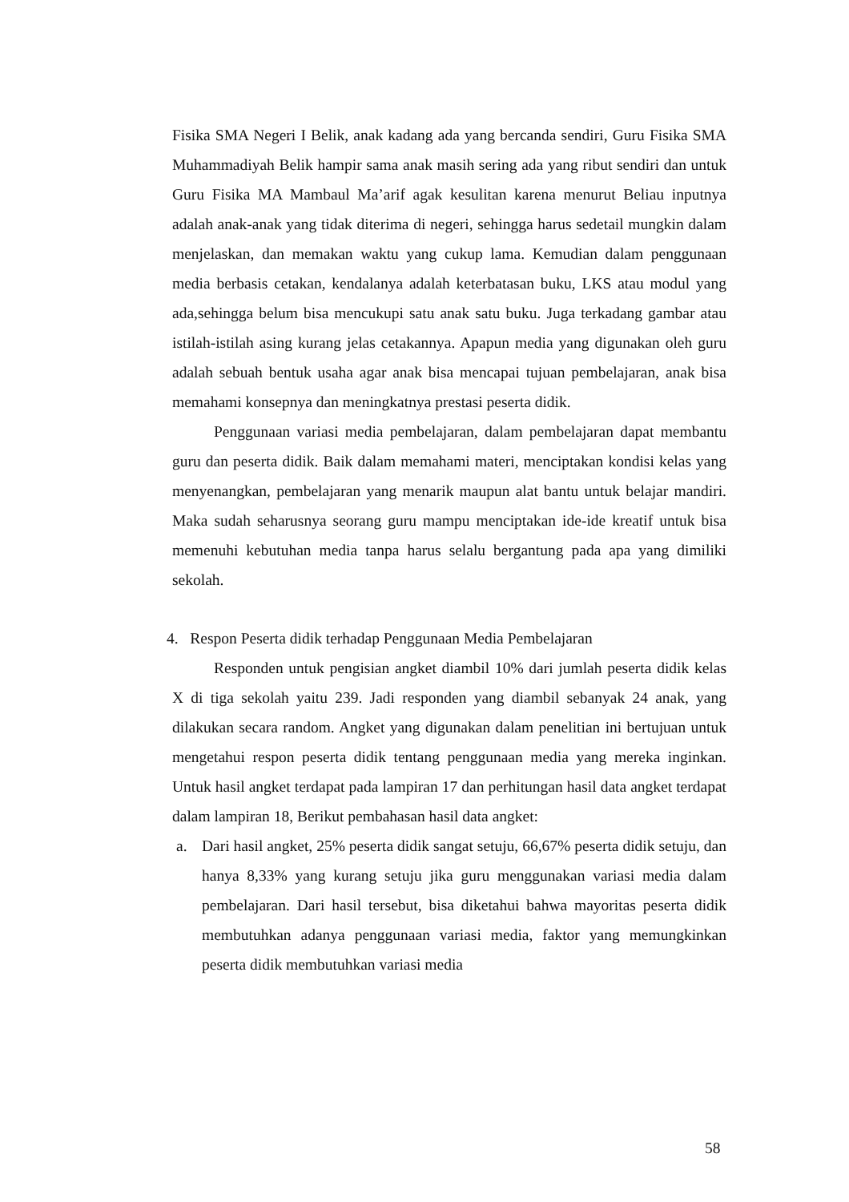Fisika SMA Negeri I Belik, anak kadang ada yang bercanda sendiri, Guru Fisika SMA Muhammadiyah Belik hampir sama anak masih sering ada yang ribut sendiri dan untuk Guru Fisika MA Mambaul Ma’arif agak kesulitan karena menurut Beliau inputnya adalah anak-anak yang tidak diterima di negeri, sehingga harus sedetail mungkin dalam menjelaskan, dan memakan waktu yang cukup lama. Kemudian dalam penggunaan media berbasis cetakan, kendalanya adalah keterbatasan buku, LKS atau modul yang ada,sehingga belum bisa mencukupi satu anak satu buku. Juga terkadang gambar atau istilah-istilah asing kurang jelas cetakannya. Apapun media yang digunakan oleh guru adalah sebuah bentuk usaha agar anak bisa mencapai tujuan pembelajaran, anak bisa memahami konsepnya dan meningkatnya prestasi peserta didik.
Penggunaan variasi media pembelajaran, dalam pembelajaran dapat membantu guru dan peserta didik. Baik dalam memahami materi, menciptakan kondisi kelas yang menyenangkan, pembelajaran yang menarik maupun alat bantu untuk belajar mandiri. Maka sudah seharusnya seorang guru mampu menciptakan ide-ide kreatif untuk bisa memenuhi kebutuhan media tanpa harus selalu bergantung pada apa yang dimiliki sekolah.
4. Respon Peserta didik terhadap Penggunaan Media Pembelajaran
Responden untuk pengisian angket diambil 10% dari jumlah peserta didik kelas X di tiga sekolah yaitu 239. Jadi responden yang diambil sebanyak 24 anak, yang dilakukan secara random. Angket yang digunakan dalam penelitian ini bertujuan untuk mengetahui respon peserta didik tentang penggunaan media yang mereka inginkan. Untuk hasil angket terdapat pada lampiran 17 dan perhitungan hasil data angket terdapat dalam lampiran 18, Berikut pembahasan hasil data angket:
a. Dari hasil angket, 25% peserta didik sangat setuju, 66,67% peserta didik setuju, dan hanya 8,33% yang kurang setuju jika guru menggunakan variasi media dalam pembelajaran. Dari hasil tersebut, bisa diketahui bahwa mayoritas peserta didik membutuhkan adanya penggunaan variasi media, faktor yang memungkinkan peserta didik membutuhkan variasi media
58